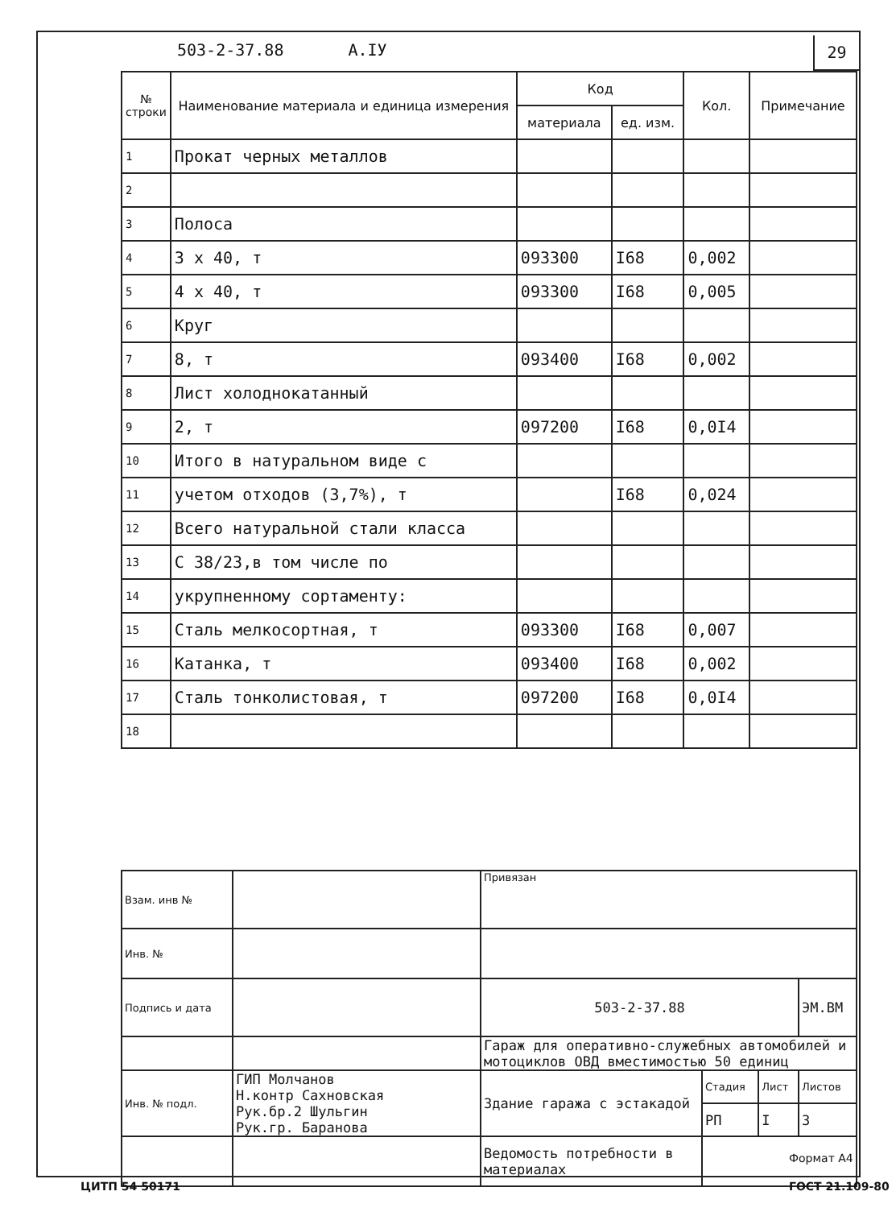503-2-37.88 А.IУ 29
| № строки | Наименование материала и единица измерения | Код | | Кол. | Примечание |
| --- | --- | --- | --- | --- | --- |
| | | материала | ед. изм. | | |
| 1 | Прокат черных металлов | | | | |
| 2 | | | | | |
| 3 | Полоса | | | | |
| 4 | 3 х 40, т | 093300 | I68 | 0,002 | |
| 5 | 4 х 40, т | 093300 | I68 | 0,005 | |
| 6 | Круг | | | | |
| 7 | 8, т | 093400 | I68 | 0,002 | |
| 8 | Лист холоднокатанный | | | | |
| 9 | 2, т | 097200 | I68 | 0,0I4 | |
| 10 | Итого в натуральном виде с | | | | |
| 11 | учетом отходов (3,7%), т | | I68 | 0,024 | |
| 12 | Всего натуральной стали класса | | | | |
| 13 | С 38/23,в том числе по | | | | |
| 14 | укрупненному сортаменту: | | | | |
| 15 | Сталь мелкосортная, т | 093300 | I68 | 0,007 | |
| 16 | Катанка, т | 093400 | I68 | 0,002 | |
| 17 | Сталь тонколистовая, т | 097200 | I68 | 0,0I4 | |
| 18 | | | | | |
| Взам. инв № | | Привязан | | | |
| Инв. № | | | | | |
| Подпись и дата | | 503-2-37.88 | | | ЭМ.ВМ |
| | | Гараж для оперативно-служебных автомобилей и мотоциклов ОВД вместимостью 50 единиц | | | |
| Инв. № подл. | ГИП Молчанов Н.контр Сахновская Рук.бр.2 Шульгин Рук.гр. Баранова | Здание гаража с эстакадой | Стадия | Лист | Листов |
| | | | РП | I | 3 |
| | | Ведомость потребности в материалах | | | |
Формат А4
ЦИТП 54 50171 ГОСТ 21.109-80